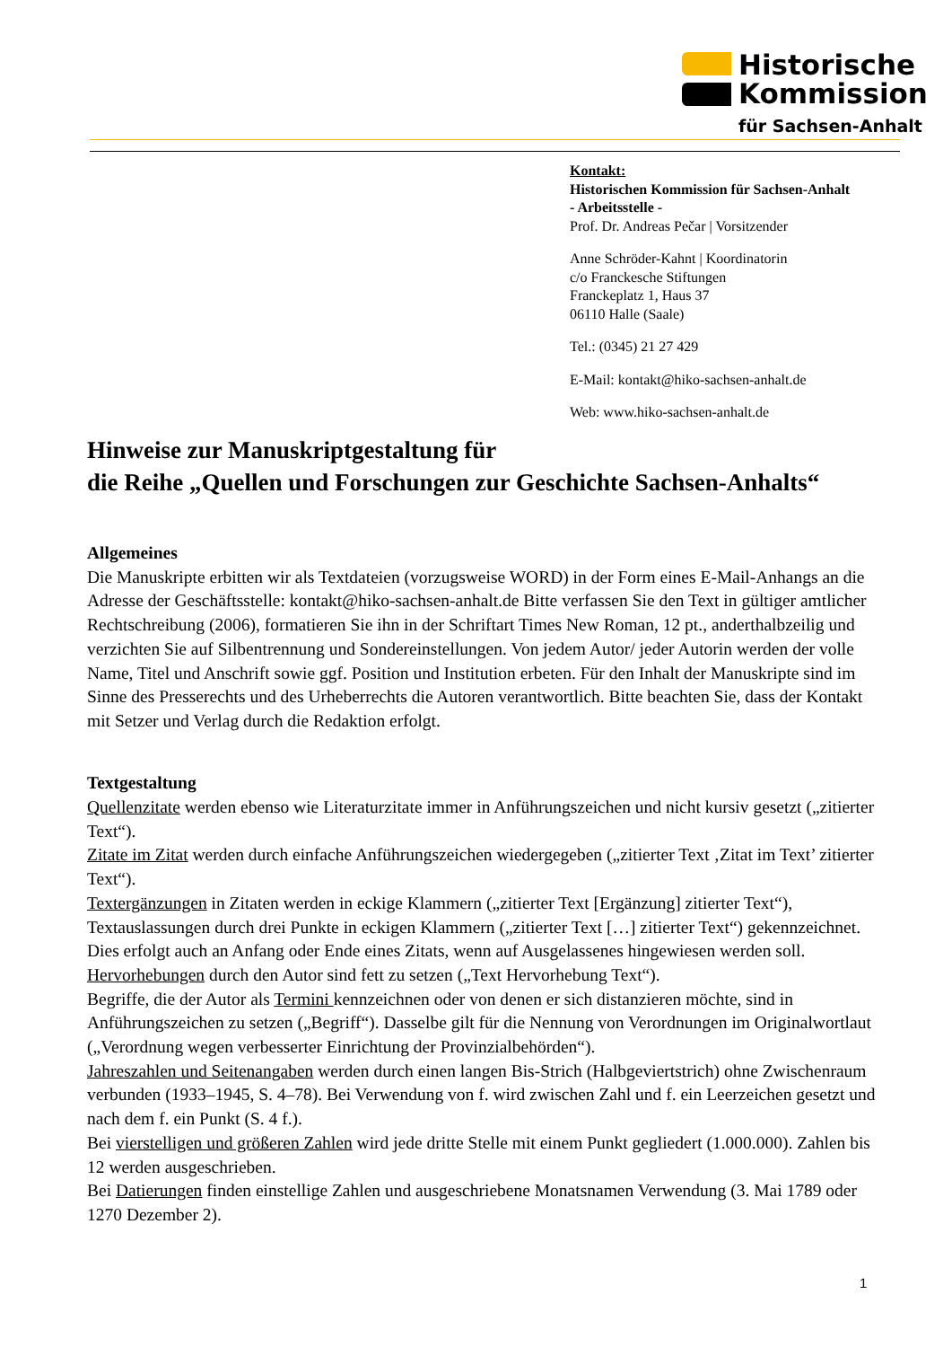Historische
Kommission
für Sachsen-Anhalt
Kontakt:
Historischen Kommission für Sachsen-Anhalt
- Arbeitsstelle -
Prof. Dr. Andreas Pečar | Vorsitzender
Anne Schröder-Kahnt | Koordinatorin
c/o Franckesche Stiftungen
Franckeplatz 1, Haus 37
06110 Halle (Saale)
Tel.: (0345) 21 27 429
E-Mail: kontakt@hiko-sachsen-anhalt.de
Web: www.hiko-sachsen-anhalt.de
Hinweise zur Manuskriptgestaltung für
die Reihe „Quellen und Forschungen zur Geschichte Sachsen-Anhalts“
Allgemeines
Die Manuskripte erbitten wir als Textdateien (vorzugsweise WORD) in der Form eines E-Mail-Anhangs an die Adresse der Geschäftsstelle: kontakt@hiko-sachsen-anhalt.de Bitte verfassen Sie den Text in gültiger amtlicher Rechtschreibung (2006), formatieren Sie ihn in der Schriftart Times New Roman, 12 pt., anderthalbzeilig und verzichten Sie auf Silbentrennung und Sondereinstellungen. Von jedem Autor/ jeder Autorin werden der volle Name, Titel und Anschrift sowie ggf. Position und Institution erbeten. Für den Inhalt der Manuskripte sind im Sinne des Presserechts und des Urheberrechts die Autoren verantwortlich. Bitte beachten Sie, dass der Kontakt mit Setzer und Verlag durch die Redaktion erfolgt.
Textgestaltung
Quellenzitate werden ebenso wie Literaturzitate immer in Anführungszeichen und nicht kursiv gesetzt („zitierter Text“).
Zitate im Zitat werden durch einfache Anführungszeichen wiedergegeben („zitierter Text ‚Zitat im Text’ zitierter Text“).
Textergänzungen in Zitaten werden in eckige Klammern („zitierter Text [Ergänzung] zitierter Text“), Textauslassungen durch drei Punkte in eckigen Klammern („zitierter Text […] zitierter Text“) gekennzeichnet. Dies erfolgt auch an Anfang oder Ende eines Zitats, wenn auf Ausgelassenes hingewiesen werden soll.
Hervorhebungen durch den Autor sind fett zu setzen („Text Hervorhebung Text“).
Begriffe, die der Autor als Termini kennzeichnen oder von denen er sich distanzieren möchte, sind in Anführungszeichen zu setzen („Begriff“). Dasselbe gilt für die Nennung von Verordnungen im Originalwortlaut („Verordnung wegen verbesserter Einrichtung der Provinzialbehörden“).
Jahreszahlen und Seitenangaben werden durch einen langen Bis-Strich (Halbgeviertstrich) ohne Zwischenraum verbunden (1933–1945, S. 4–78). Bei Verwendung von f. wird zwischen Zahl und f. ein Leerzeichen gesetzt und nach dem f. ein Punkt (S. 4 f.).
Bei vierstelligen und größeren Zahlen wird jede dritte Stelle mit einem Punkt gegliedert (1.000.000). Zahlen bis 12 werden ausgeschrieben.
Bei Datierungen finden einstellige Zahlen und ausgeschriebene Monatsnamen Verwendung (3. Mai 1789 oder 1270 Dezember 2).
1